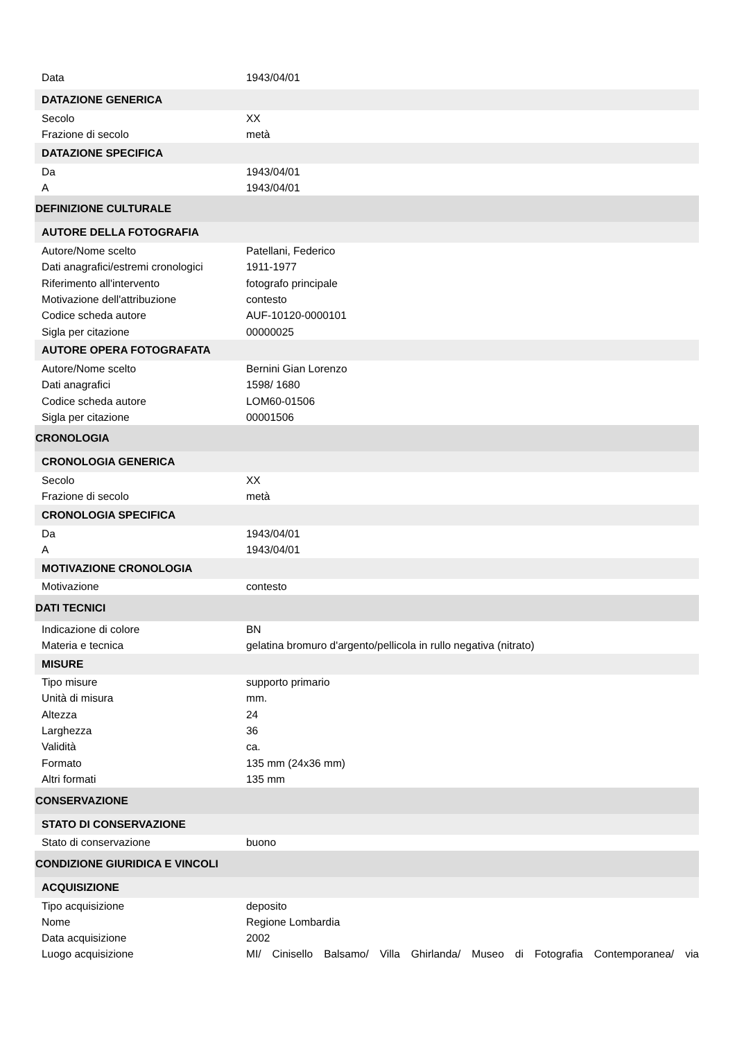| Data | 1943/04/01 |
| DATAZIONE GENERICA | |
| Secolo | XX |
| Frazione di secolo | metà |
| DATAZIONE SPECIFICA | |
| Da | 1943/04/01 |
| A | 1943/04/01 |
| DEFINIZIONE CULTURALE | |
| AUTORE DELLA FOTOGRAFIA | |
| Autore/Nome scelto | Patellani, Federico |
| Dati anagrafici/estremi cronologici | 1911-1977 |
| Riferimento all'intervento | fotografo principale |
| Motivazione dell'attribuzione | contesto |
| Codice scheda autore | AUF-10120-0000101 |
| Sigla per citazione | 00000025 |
| AUTORE OPERA FOTOGRAFATA | |
| Autore/Nome scelto | Bernini Gian Lorenzo |
| Dati anagrafici | 1598/ 1680 |
| Codice scheda autore | LOM60-01506 |
| Sigla per citazione | 00001506 |
| CRONOLOGIA | |
| CRONOLOGIA GENERICA | |
| Secolo | XX |
| Frazione di secolo | metà |
| CRONOLOGIA SPECIFICA | |
| Da | 1943/04/01 |
| A | 1943/04/01 |
| MOTIVAZIONE CRONOLOGIA | |
| Motivazione | contesto |
| DATI TECNICI | |
| Indicazione di colore | BN |
| Materia e tecnica | gelatina bromuro d'argento/pellicola in rullo negativa (nitrato) |
| MISURE | |
| Tipo misure | supporto primario |
| Unità di misura | mm. |
| Altezza | 24 |
| Larghezza | 36 |
| Validità | ca. |
| Formato | 135 mm (24x36 mm) |
| Altri formati | 135 mm |
| CONSERVAZIONE | |
| STATO DI CONSERVAZIONE | |
| Stato di conservazione | buono |
| CONDIZIONE GIURIDICA E VINCOLI | |
| ACQUISIZIONE | |
| Tipo acquisizione | deposito |
| Nome | Regione Lombardia |
| Data acquisizione | 2002 |
| Luogo acquisizione | MI/ Cinisello Balsamo/ Villa Ghirlanda/ Museo di Fotografia Contemporanea/ via |